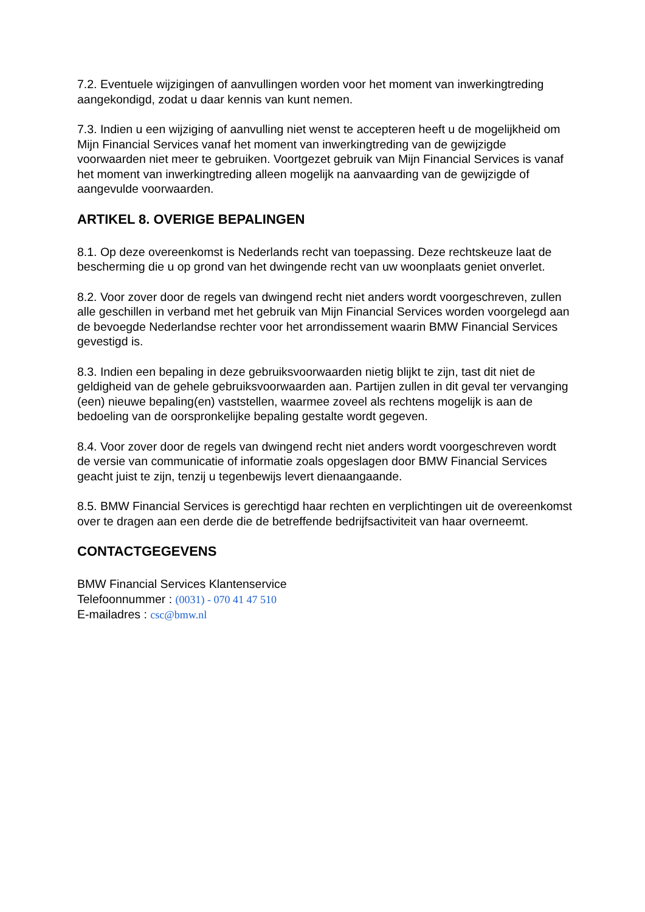7.2. Eventuele wijzigingen of aanvullingen worden voor het moment van inwerkingtreding aangekondigd, zodat u daar kennis van kunt nemen.
7.3. Indien u een wijziging of aanvulling niet wenst te accepteren heeft u de mogelijkheid om Mijn Financial Services vanaf het moment van inwerkingtreding van de gewijzigde voorwaarden niet meer te gebruiken. Voortgezet gebruik van Mijn Financial Services is vanaf het moment van inwerkingtreding alleen mogelijk na aanvaarding van de gewijzigde of aangevulde voorwaarden.
ARTIKEL 8. OVERIGE BEPALINGEN
8.1. Op deze overeenkomst is Nederlands recht van toepassing. Deze rechtskeuze laat de bescherming die u op grond van het dwingende recht van uw woonplaats geniet onverlet.
8.2. Voor zover door de regels van dwingend recht niet anders wordt voorgeschreven, zullen alle geschillen in verband met het gebruik van Mijn Financial Services worden voorgelegd aan de bevoegde Nederlandse rechter voor het arrondissement waarin BMW Financial Services gevestigd is.
8.3. Indien een bepaling in deze gebruiksvoorwaarden nietig blijkt te zijn, tast dit niet de geldigheid van de gehele gebruiksvoorwaarden aan. Partijen zullen in dit geval ter vervanging (een) nieuwe bepaling(en) vaststellen, waarmee zoveel als rechtens mogelijk is aan de bedoeling van de oorspronkelijke bepaling gestalte wordt gegeven.
8.4. Voor zover door de regels van dwingend recht niet anders wordt voorgeschreven wordt de versie van communicatie of informatie zoals opgeslagen door BMW Financial Services geacht juist te zijn, tenzij u tegenbewijs levert dienaangaande.
8.5. BMW Financial Services is gerechtigd haar rechten en verplichtingen uit de overeenkomst over te dragen aan een derde die de betreffende bedrijfsactiviteit van haar overneemt.
CONTACTGEGEVENS
BMW Financial Services Klantenservice
Telefoonnummer : (0031) - 070 41 47 510
E-mailadres : csc@bmw.nl